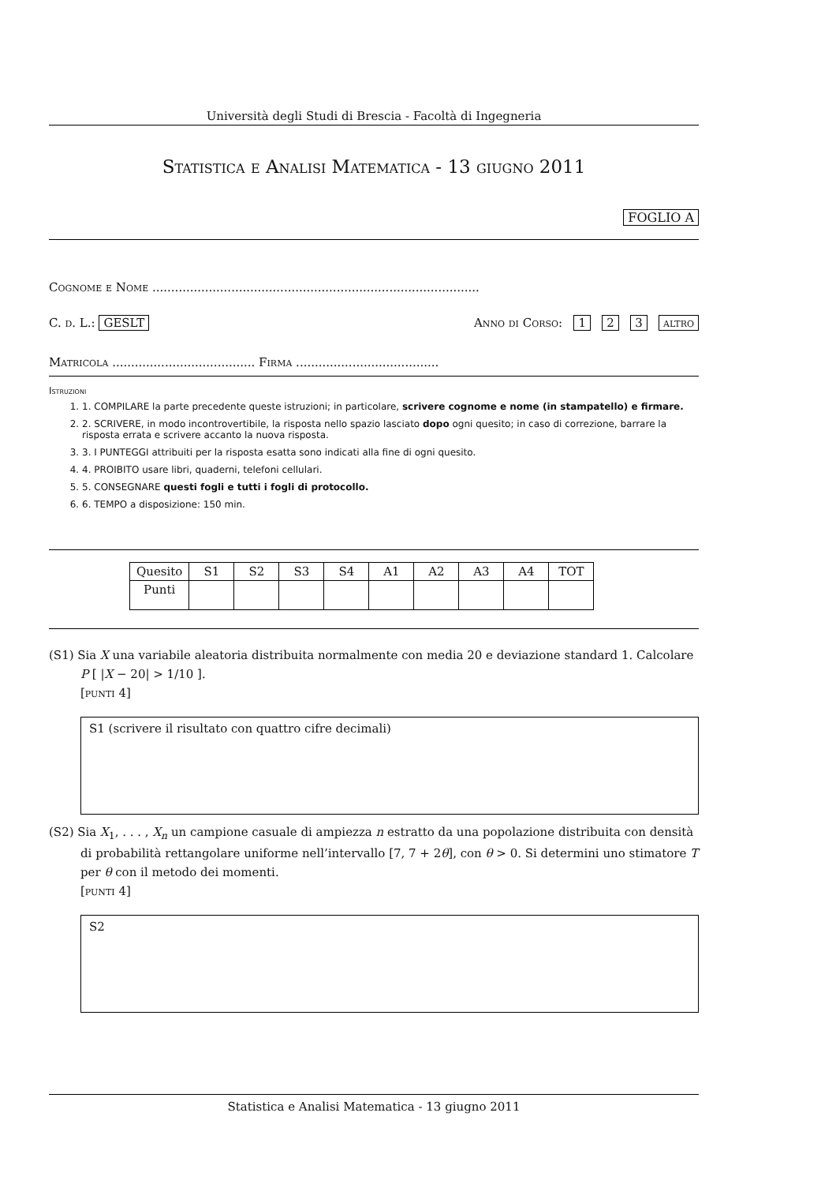Università degli Studi di Brescia - Facoltà di Ingegneria
Statistica e Analisi Matematica - 13 giugno 2011
FOGLIO A
Cognome e Nome .......................................................................................
C. d. L.: GESLT Anno di Corso: 1 2 3 altro
Matricola ...................................... Firma ......................................
Istruzioni
1. 1. COMPILARE la parte precedente queste istruzioni; in particolare, scrivere cognome e nome (in stampatello) e firmare.
2. 2. SCRIVERE, in modo incontrovertibile, la risposta nello spazio lasciato dopo ogni quesito; in caso di correzione, barrare la risposta errata e scrivere accanto la nuova risposta.
3. 3. I PUNTEGGI attribuiti per la risposta esatta sono indicati alla fine di ogni quesito.
4. 4. PROIBITO usare libri, quaderni, telefoni cellulari.
5. 5. CONSEGNARE questi fogli e tutti i fogli di protocollo.
6. 6. TEMPO a disposizione: 150 min.
| Quesito | S1 | S2 | S3 | S4 | A1 | A2 | A3 | A4 | TOT |
| --- | --- | --- | --- | --- | --- | --- | --- | --- | --- |
| Punti | | | | | | | | | |
(S1) Sia X una variabile aleatoria distribuita normalmente con media 20 e deviazione standard 1. Calcolare
P [ |X − 20| > 1/10 ].
[punti 4]
S1 (scrivere il risultato con quattro cifre decimali)
(S2) Sia X<sub>1</sub>, . . . , X<sub>n</sub> un campione casuale di ampiezza n estratto da una popolazione distribuita con densità
di probabilità rettangolare uniforme nell’intervallo [7, 7 + 2θ], con θ > 0. Si determini uno stimatore T per θ con il metodo dei momenti.
[punti 4]
S2
Statistica e Analisi Matematica - 13 giugno 2011